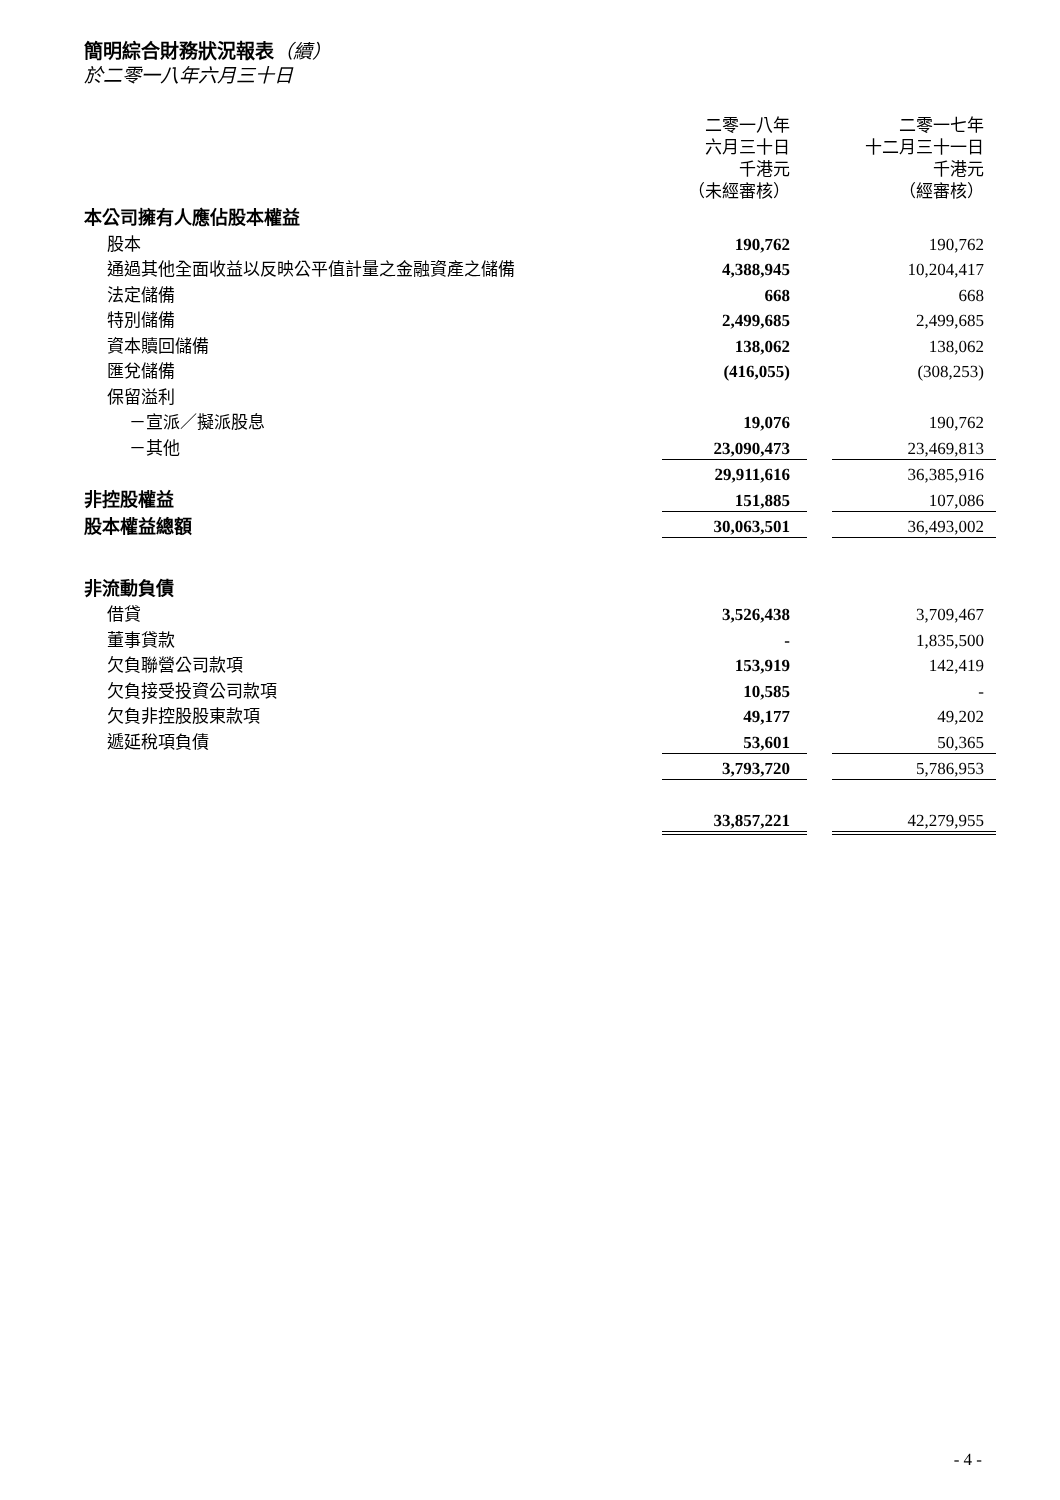簡明綜合財務狀況報表（續）
於二零一八年六月三十日
| | 二零一八年 六月三十日 千港元 （未經審核） | | 二零一七年 十二月三十一日 千港元 （經審核） |
| 本公司擁有人應佔股本權益 | | | |
| 股本 | 190,762 | | 190,762 |
| 通過其他全面收益以反映公平值計量之金融資產之儲備 | 4,388,945 | | 10,204,417 |
| 法定儲備 | 668 | | 668 |
| 特別儲備 | 2,499,685 | | 2,499,685 |
| 資本贖回儲備 | 138,062 | | 138,062 |
| 匯兌儲備 | (416,055) | | (308,253) |
| 保留溢利 | | | |
| －宣派／擬派股息 | 19,076 | | 190,762 |
| －其他 | 23,090,473 | | 23,469,813 |
| | 29,911,616 | | 36,385,916 |
| 非控股權益 | 151,885 | | 107,086 |
| 股本權益總額 | 30,063,501 | | 36,493,002 |
| 非流動負債 | | | |
| 借貸 | 3,526,438 | | 3,709,467 |
| 董事貸款 | - | | 1,835,500 |
| 欠負聯營公司款項 | 153,919 | | 142,419 |
| 欠負接受投資公司款項 | 10,585 | | - |
| 欠負非控股股東款項 | 49,177 | | 49,202 |
| 遞延稅項負債 | 53,601 | | 50,365 |
| | 3,793,720 | | 5,786,953 |
| | 33,857,221 | | 42,279,955 |
- 4 -